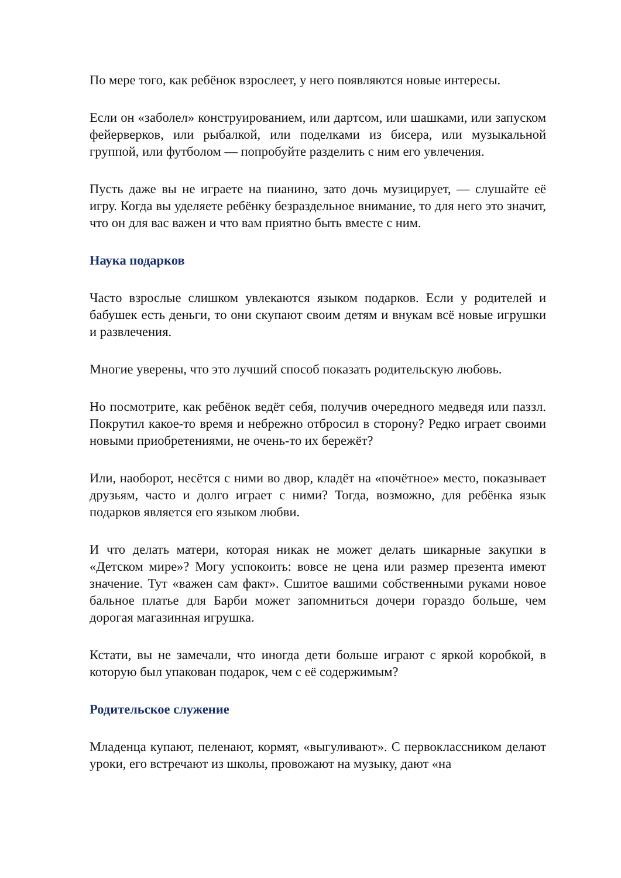По мере того, как ребёнок взрослеет, у него появляются новые интересы.
Если он «заболел» конструированием, или дартсом, или шашками, или запуском фейерверков, или рыбалкой, или поделками из бисера, или музыкальной группой, или футболом — попробуйте разделить с ним его увлечения.
Пусть даже вы не играете на пианино, зато дочь музицирует, — слушайте её игру. Когда вы уделяете ребёнку безраздельное внимание, то для него это значит, что он для вас важен и что вам приятно быть вместе с ним.
Наука подарков
Часто взрослые слишком увлекаются языком подарков. Если у родителей и бабушек есть деньги, то они скупают своим детям и внукам всё новые игрушки и развлечения.
Многие уверены, что это лучший способ показать родительскую любовь.
Но посмотрите, как ребёнок ведёт себя, получив очередного медведя или паззл. Покрутил какое-то время и небрежно отбросил в сторону? Редко играет своими новыми приобретениями, не очень-то их бережёт?
Или, наоборот, несётся с ними во двор, кладёт на «почётное» место, показывает друзьям, часто и долго играет с ними? Тогда, возможно, для ребёнка язык подарков является его языком любви.
И что делать матери, которая никак не может делать шикарные закупки в «Детском мире»? Могу успокоить: вовсе не цена или размер презента имеют значение. Тут «важен сам факт». Сшитое вашими собственными руками новое бальное платье для Барби может запомниться дочери гораздо больше, чем дорогая магазинная игрушка.
Кстати, вы не замечали, что иногда дети больше играют с яркой коробкой, в которую был упакован подарок, чем с её содержимым?
Родительское служение
Младенца купают, пеленают, кормят, «выгуливают». С первоклассником делают уроки, его встречают из школы, провожают на музыку, дают «на